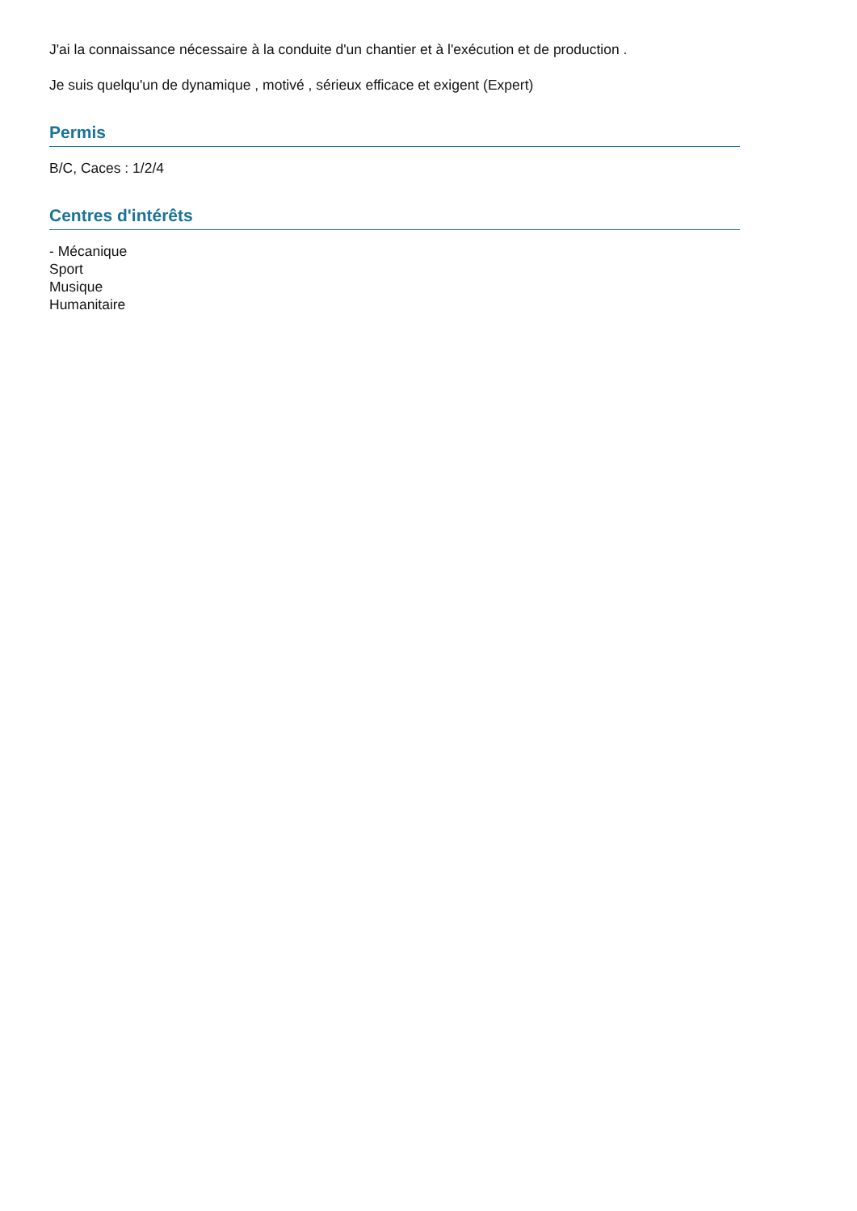J'ai la connaissance nécessaire à la conduite d'un chantier et à l'exécution et de production .
Je suis quelqu'un de dynamique , motivé , sérieux efficace et exigent (Expert)
Permis
B/C, Caces : 1/2/4
Centres d'intérêts
- Mécanique
Sport
Musique
Humanitaire